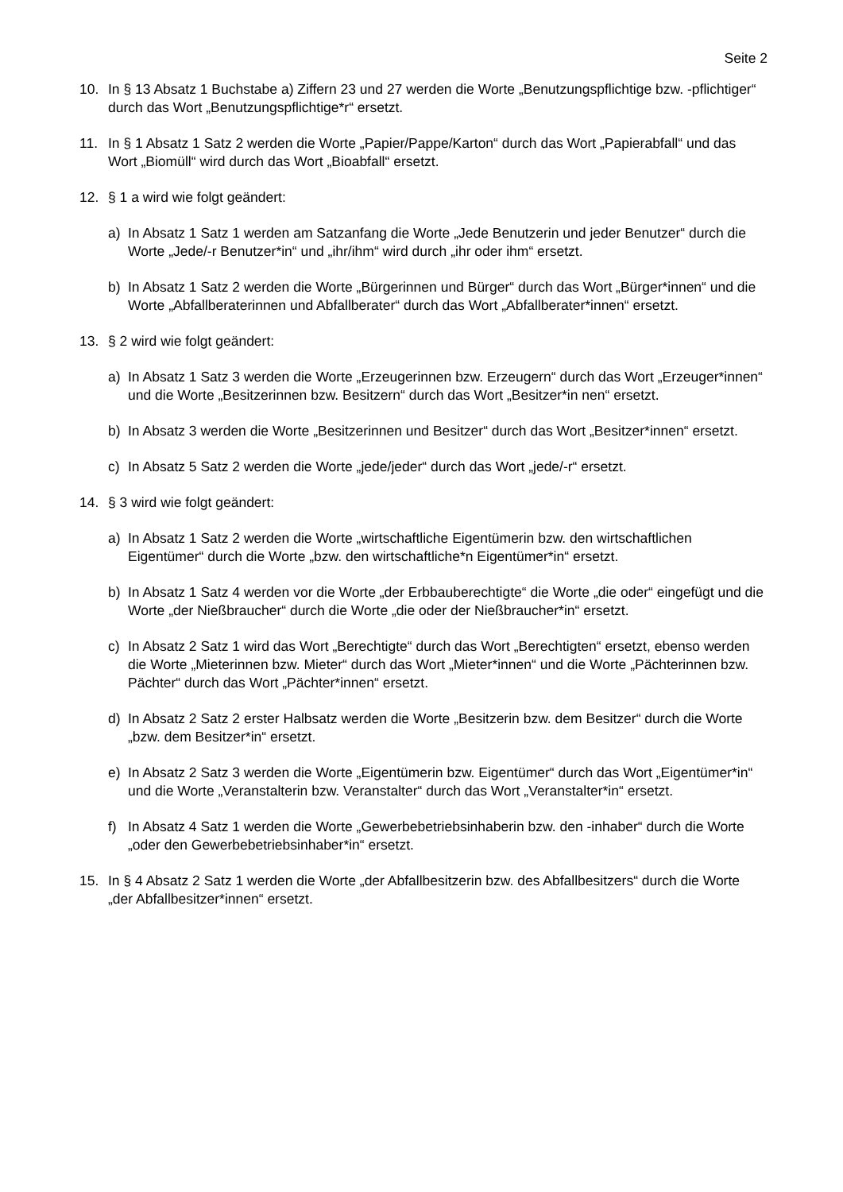Seite 2
10. In § 13 Absatz 1 Buchstabe a) Ziffern 23 und 27 werden die Worte „Benutzungspflichtige bzw. -pflichtiger“ durch das Wort „Benutzungspflichtige*r“ ersetzt.
11. In § 1 Absatz 1 Satz 2 werden die Worte „Papier/Pappe/Karton“ durch das Wort „Papierabfall“ und das Wort „Biomüll“ wird durch das Wort „Bioabfall“ ersetzt.
12. § 1 a wird wie folgt geändert:
a) In Absatz 1 Satz 1 werden am Satzanfang die Worte „Jede Benutzerin und jeder Benutzer“ durch die Worte „Jede/-r Benutzer*in“ und „ihr/ihm“ wird durch „ihr oder ihm“ ersetzt.
b) In Absatz 1 Satz 2 werden die Worte „Bürgerinnen und Bürger“ durch das Wort „Bürger*innen“ und die Worte „Abfallberaterinnen und Abfallberater“ durch das Wort „Abfallberater*innen“ ersetzt.
13. § 2 wird wie folgt geändert:
a) In Absatz 1 Satz 3 werden die Worte „Erzeugerinnen bzw. Erzeugern“ durch das Wort „Erzeuger*innen“ und die Worte „Besitzerinnen bzw. Besitzern“ durch das Wort „Besitzer*in nen“ ersetzt.
b) In Absatz 3 werden die Worte „Besitzerinnen und Besitzer“ durch das Wort „Besitzer*innen“ ersetzt.
c) In Absatz 5 Satz 2 werden die Worte „jede/jeder“ durch das Wort „jede/-r“ ersetzt.
14. § 3 wird wie folgt geändert:
a) In Absatz 1 Satz 2 werden die Worte „wirtschaftliche Eigentümerin bzw. den wirtschaftlichen Eigentümer“ durch die Worte „bzw. den wirtschaftliche*n Eigentümer*in“ ersetzt.
b) In Absatz 1 Satz 4 werden vor die Worte „der Erbbauberechtigte“ die Worte „die oder“ eingefügt und die Worte „der Nießbraucher“ durch die Worte „die oder der Nießbraucher*in“ ersetzt.
c) In Absatz 2 Satz 1 wird das Wort „Berechtigte“ durch das Wort „Berechtigten“ ersetzt, ebenso werden die Worte „Mieterinnen bzw. Mieter“ durch das Wort „Mieter*innen“ und die Worte „Pächterinnen bzw. Pächter“ durch das Wort „Pächter*innen“ ersetzt.
d) In Absatz 2 Satz 2 erster Halbsatz werden die Worte „Besitzerin bzw. dem Besitzer“ durch die Worte „bzw. dem Besitzer*in“ ersetzt.
e) In Absatz 2 Satz 3 werden die Worte „Eigentümerin bzw. Eigentümer“ durch das Wort „Eigentümer*in“ und die Worte „Veranstalterin bzw. Veranstalter“ durch das Wort „Veranstalter*in“ ersetzt.
f) In Absatz 4 Satz 1 werden die Worte „Gewerbebetriebsinhaberin bzw. den -inhaber“ durch die Worte „oder den Gewerbebetriebsinhaber*in“ ersetzt.
15. In § 4 Absatz 2 Satz 1 werden die Worte „der Abfallbesitzerin bzw. des Abfallbesitzers“ durch die Worte „der Abfallbesitzer*innen“ ersetzt.